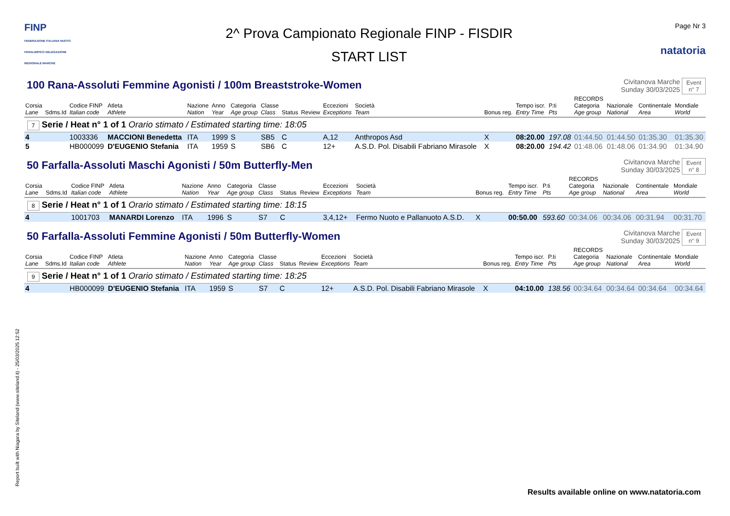FINP
FEDERAZIONE ITALIANA NUOTO PARALIMPICO DELEGAZIONE REGIONALE MARCHE
2^ Prova Campionato Regionale FINP - FISDIR
START LIST
Page Nr 3
natatoria
100 Rana-Assoluti Femmine Agonisti / 100m Breaststroke-Women
Civitanova Marche
Sunday 30/03/2025
Event
n° 7
| Corsia Lane | Sdms.Id | Codice FINP Italian code | Atleta Athlete | Nazione Nation | Anno Year | Categoria Age group | Classe Class | Status | Review | Eccezioni Exceptions | Società Team | Bonus reg. | Tempo iscr. Entry Time | P.ti Pts | RECORDS Categoria Age group | Nazionale National | Continentale Area | Mondiale World |
| --- | --- | --- | --- | --- | --- | --- | --- | --- | --- | --- | --- | --- | --- | --- | --- | --- | --- | --- |
| 7 Serie / Heat n° 1 of 1 Orario stimato / Estimated starting time: 18:05 | | | | | | | | | | | | | | | | | | |
| 4 | | 1003336 | MACCIONI Benedetta | ITA | 1999 | S | SB5 | C | | A,12 | Anthropos Asd | X | 08:20.00 | 197.08 | 01:44.50 | 01:44.50 | 01:35.30 | 01:35.30 |
| 5 | | HB000099 | D'EUGENIO Stefania | ITA | 1959 | S | SB6 | C | | 12+ | A.S.D. Pol. Disabili Fabriano Mirasole | X | 08:20.00 | 194.42 | 01:48.06 | 01:48.06 | 01:34.90 | 01:34.90 |
50 Farfalla-Assoluti Maschi Agonisti / 50m Butterfly-Men
Civitanova Marche
Sunday 30/03/2025
Event
n° 8
| Corsia Lane | Sdms.Id | Codice FINP Italian code | Atleta Athlete | Nazione Nation | Anno Year | Categoria Age group | Classe Class | Status | Review | Eccezioni Exceptions | Società Team | Bonus reg. | Tempo iscr. Entry Time | P.ti Pts | RECORDS Categoria Age group | Nazionale National | Continentale Area | Mondiale World |
| --- | --- | --- | --- | --- | --- | --- | --- | --- | --- | --- | --- | --- | --- | --- | --- | --- | --- | --- |
| 8 Serie / Heat n° 1 of 1 Orario stimato / Estimated starting time: 18:15 | | | | | | | | | | | | | | | | | | |
| 4 | | 1001703 | MANARDI Lorenzo | ITA | 1996 | S | S7 | C | | 3,4,12+ | Fermo Nuoto e Pallanuoto A.S.D. | X | 00:50.00 | 593.60 | 00:34.06 | 00:34.06 | 00:31.94 | 00:31.70 |
50 Farfalla-Assoluti Femmine Agonisti / 50m Butterfly-Women
Civitanova Marche
Sunday 30/03/2025
Event
n° 9
| Corsia Lane | Sdms.Id | Codice FINP Italian code | Atleta Athlete | Nazione Nation | Anno Year | Categoria Age group | Classe Class | Status | Review | Eccezioni Exceptions | Società Team | Bonus reg. | Tempo iscr. Entry Time | P.ti Pts | RECORDS Categoria Age group | Nazionale National | Continentale Area | Mondiale World |
| --- | --- | --- | --- | --- | --- | --- | --- | --- | --- | --- | --- | --- | --- | --- | --- | --- | --- | --- |
| 9 Serie / Heat n° 1 of 1 Orario stimato / Estimated starting time: 18:25 | | | | | | | | | | | | | | | | | | |
| 4 | | HB000099 | D'EUGENIO Stefania | ITA | 1959 | S | S7 | C | | 12+ | A.S.D. Pol. Disabili Fabriano Mirasole | X | 04:10.00 | 138.56 | 00:34.64 | 00:34.64 | 00:34.64 | 00:34.64 |
Report built with Niagara by Siteland (www.siteland.it) - 25/03/2025 12:52
Results available online on www.natatoria.com